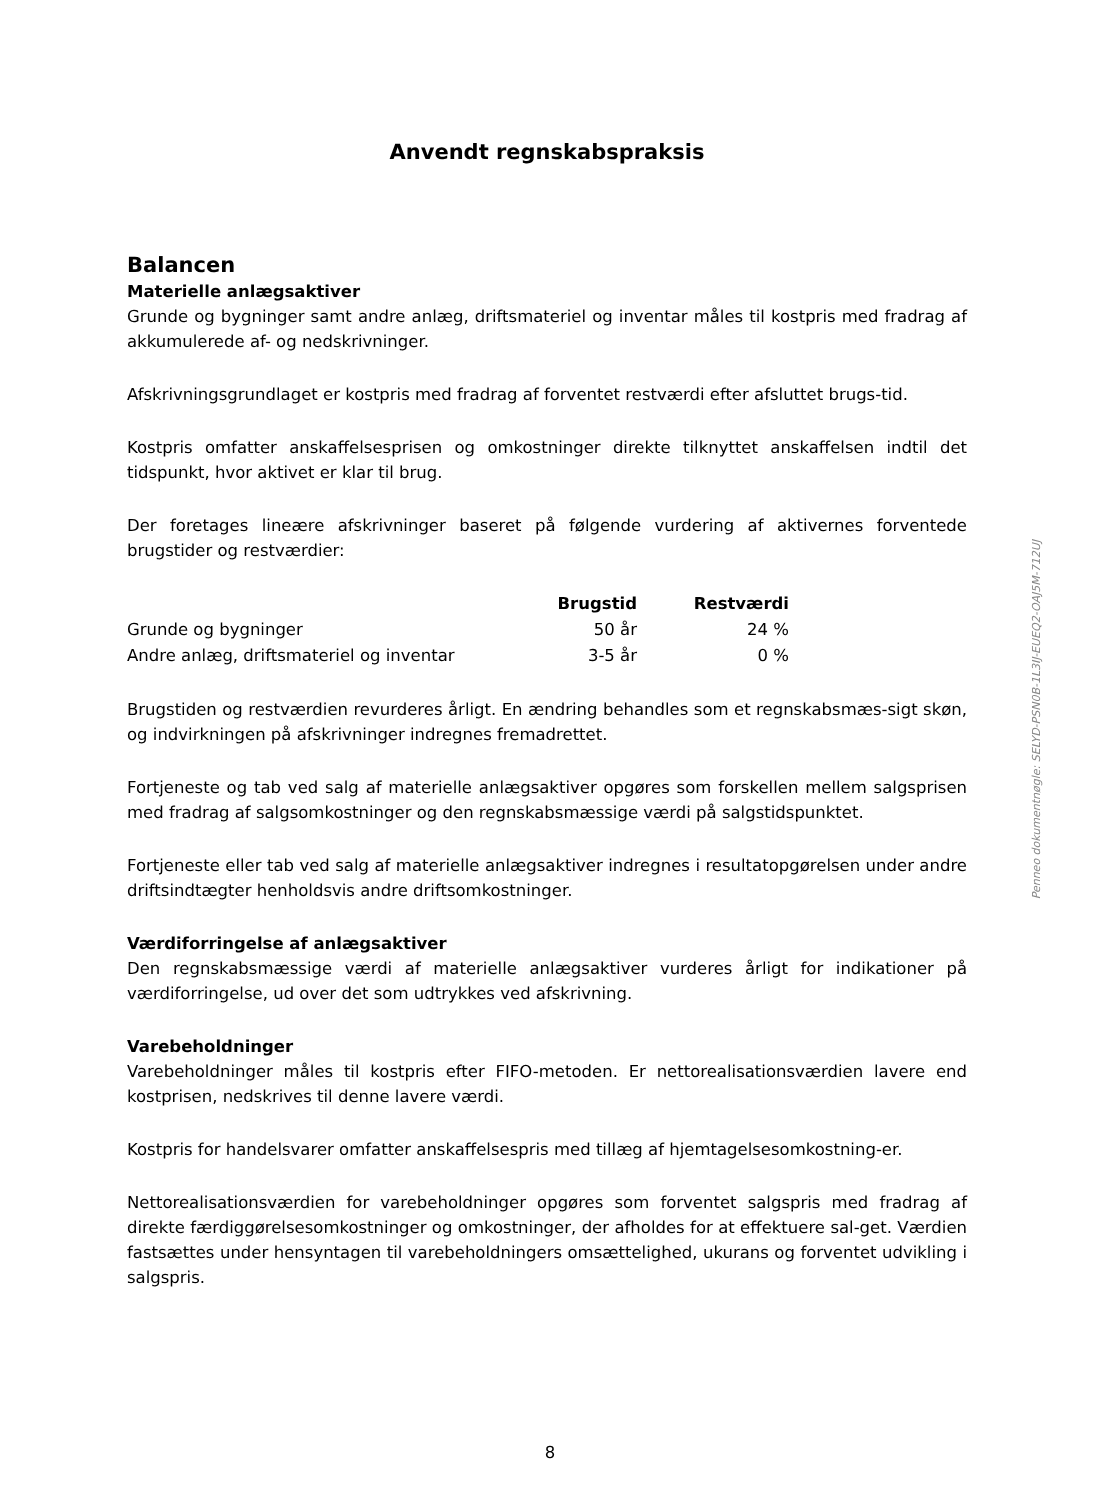Anvendt regnskabspraksis
Balancen
Materielle anlægsaktiver
Grunde og bygninger samt andre anlæg, driftsmateriel og inventar måles til kostpris med fradrag af akkumulerede af- og nedskrivninger.
Afskrivningsgrundlaget er kostpris med fradrag af forventet restværdi efter afsluttet brugs-tid.
Kostpris omfatter anskaffelsesprisen og omkostninger direkte tilknyttet anskaffelsen indtil det tidspunkt, hvor aktivet er klar til brug.
Der foretages lineære afskrivninger baseret på følgende vurdering af aktivernes forventede brugstider og restværdier:
| | Brugstid | Restværdi |
| --- | --- | --- |
| Grunde og bygninger | 50 år | 24 % |
| Andre anlæg, driftsmateriel og inventar | 3-5 år | 0 % |
Brugstiden og restværdien revurderes årligt. En ændring behandles som et regnskabsmæs-sigt skøn, og indvirkningen på afskrivninger indregnes fremadrettet.
Fortjeneste og tab ved salg af materielle anlægsaktiver opgøres som forskellen mellem salgsprisen med fradrag af salgsomkostninger og den regnskabsmæssige værdi på salgstidspunktet.
Fortjeneste eller tab ved salg af materielle anlægsaktiver indregnes i resultatopgørelsen under andre driftsindtægter henholdsvis andre driftsomkostninger.
Værdiforringelse af anlægsaktiver
Den regnskabsmæssige værdi af materielle anlægsaktiver vurderes årligt for indikationer på værdiforringelse, ud over det som udtrykkes ved afskrivning.
Varebeholdninger
Varebeholdninger måles til kostpris efter FIFO-metoden. Er nettorealisationsværdien lavere end kostprisen, nedskrives til denne lavere værdi.
Kostpris for handelsvarer omfatter anskaffelsespris med tillæg af hjemtagelsesomkostning-er.
Nettorealisationsværdien for varebeholdninger opgøres som forventet salgspris med fradrag af direkte færdiggørelsesomkostninger og omkostninger, der afholdes for at effektuere sal-get. Værdien fastsættes under hensyntagen til varebeholdningers omsættelighed, ukurans og forventet udvikling i salgspris.
Penneo dokumentnøgle: SELYD-PSN0B-1L3IJ-EUEQ2-OAJ5M-712UJ
8